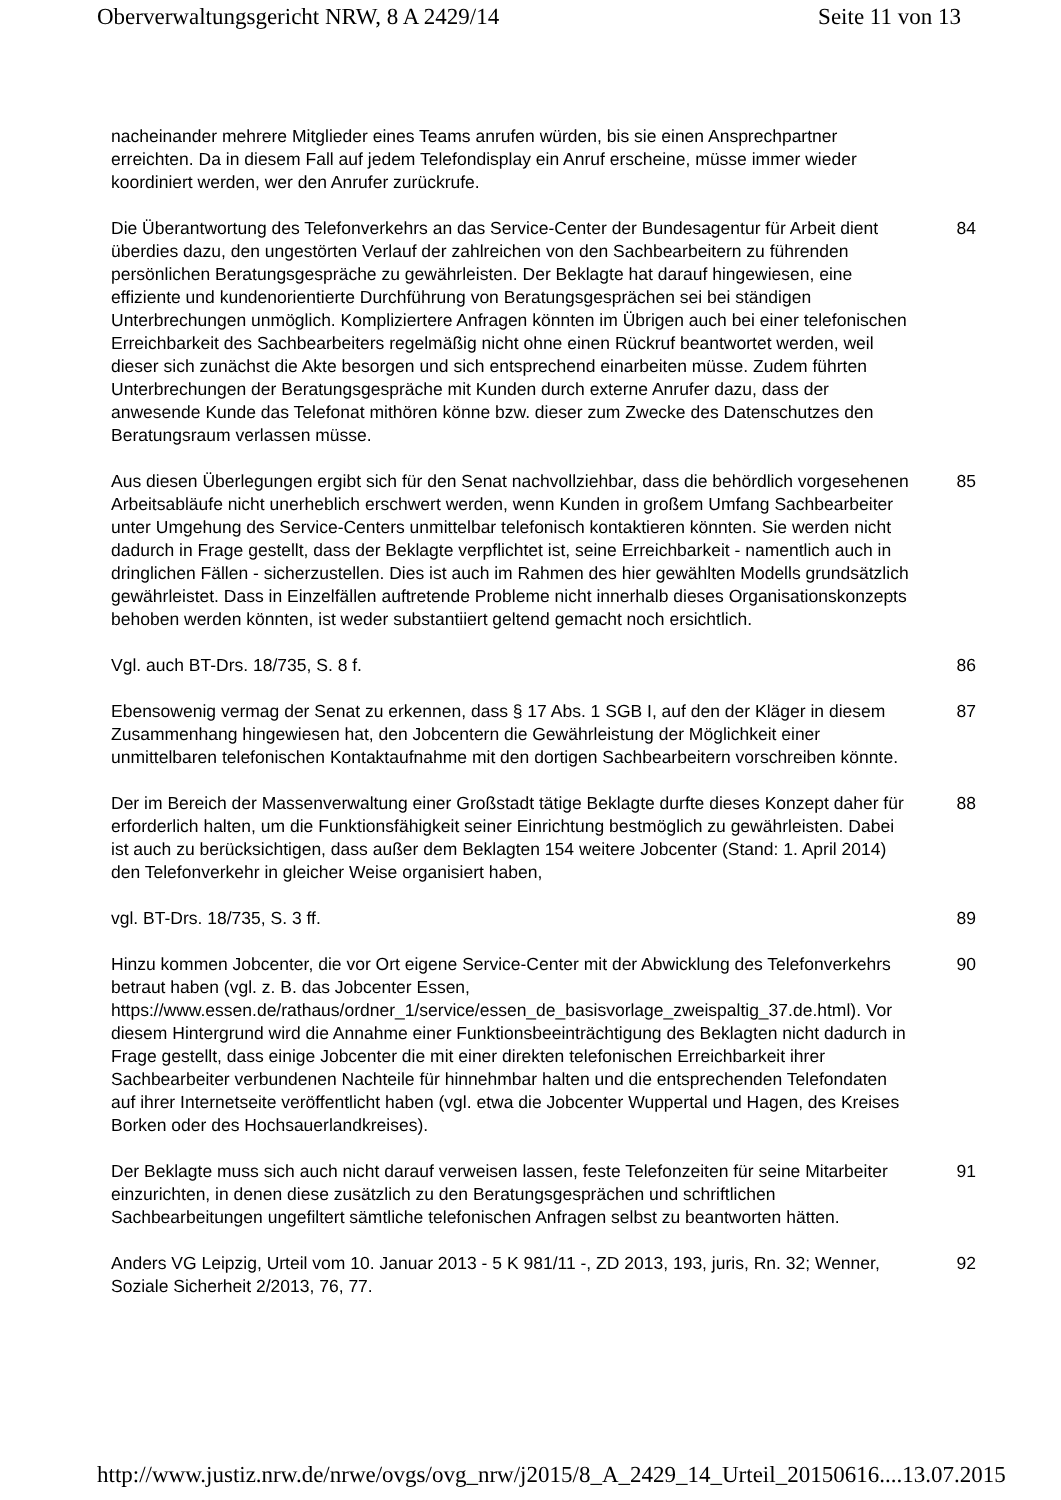Oberverwaltungsgericht NRW, 8 A 2429/14 Seite 11 von 13
nacheinander mehrere Mitglieder eines Teams anrufen würden, bis sie einen Ansprechpartner erreichten. Da in diesem Fall auf jedem Telefondisplay ein Anruf erscheine, müsse immer wieder koordiniert werden, wer den Anrufer zurückrufe.
Die Überantwortung des Telefonverkehrs an das Service-Center der Bundesagentur für Arbeit dient überdies dazu, den ungestörten Verlauf der zahlreichen von den Sachbearbeitern zu führenden persönlichen Beratungsgespräche zu gewährleisten. Der Beklagte hat darauf hingewiesen, eine effiziente und kundenorientierte Durchführung von Beratungsgesprächen sei bei ständigen Unterbrechungen unmöglich. Kompliziertere Anfragen könnten im Übrigen auch bei einer telefonischen Erreichbarkeit des Sachbearbeiters regelmäßig nicht ohne einen Rückruf beantwortet werden, weil dieser sich zunächst die Akte besorgen und sich entsprechend einarbeiten müsse. Zudem führten Unterbrechungen der Beratungsgespräche mit Kunden durch externe Anrufer dazu, dass der anwesende Kunde das Telefonat mithören könne bzw. dieser zum Zwecke des Datenschutzes den Beratungsraum verlassen müsse.
84
Aus diesen Überlegungen ergibt sich für den Senat nachvollziehbar, dass die behördlich vorgesehenen Arbeitsabläufe nicht unerheblich erschwert werden, wenn Kunden in großem Umfang Sachbearbeiter unter Umgehung des Service-Centers unmittelbar telefonisch kontaktieren könnten. Sie werden nicht dadurch in Frage gestellt, dass der Beklagte verpflichtet ist, seine Erreichbarkeit - namentlich auch in dringlichen Fällen - sicherzustellen. Dies ist auch im Rahmen des hier gewählten Modells grundsätzlich gewährleistet. Dass in Einzelfällen auftretende Probleme nicht innerhalb dieses Organisationskonzepts behoben werden könnten, ist weder substantiiert geltend gemacht noch ersichtlich.
85
Vgl. auch BT-Drs. 18/735, S. 8 f. 86
Ebensowenig vermag der Senat zu erkennen, dass § 17 Abs. 1 SGB I, auf den der Kläger in diesem Zusammenhang hingewiesen hat, den Jobcentern die Gewährleistung der Möglichkeit einer unmittelbaren telefonischen Kontaktaufnahme mit den dortigen Sachbearbeitern vorschreiben könnte.
87
Der im Bereich der Massenverwaltung einer Großstadt tätige Beklagte durfte dieses Konzept daher für erforderlich halten, um die Funktionsfähigkeit seiner Einrichtung bestmöglich zu gewährleisten. Dabei ist auch zu berücksichtigen, dass außer dem Beklagten 154 weitere Jobcenter (Stand: 1. April 2014) den Telefonverkehr in gleicher Weise organisiert haben,
88
vgl. BT-Drs. 18/735, S. 3 ff. 89
Hinzu kommen Jobcenter, die vor Ort eigene Service-Center mit der Abwicklung des Telefonverkehrs betraut haben (vgl. z. B. das Jobcenter Essen, https://www.essen.de/rathaus/ordner_1/service/essen_de_basisvorlage_zweispaltig_37.de.html). Vor diesem Hintergrund wird die Annahme einer Funktionsbeeinträchtigung des Beklagten nicht dadurch in Frage gestellt, dass einige Jobcenter die mit einer direkten telefonischen Erreichbarkeit ihrer Sachbearbeiter verbundenen Nachteile für hinnehmbar halten und die entsprechenden Telefondaten auf ihrer Internetseite veröffentlicht haben (vgl. etwa die Jobcenter Wuppertal und Hagen, des Kreises Borken oder des Hochsauerlandkreises).
90
Der Beklagte muss sich auch nicht darauf verweisen lassen, feste Telefonzeiten für seine Mitarbeiter einzurichten, in denen diese zusätzlich zu den Beratungsgesprächen und schriftlichen Sachbearbeitungen ungefiltert sämtliche telefonischen Anfragen selbst zu beantworten hätten.
91
Anders VG Leipzig, Urteil vom 10. Januar 2013 ‑ 5 K 981/11 -, ZD 2013, 193, juris, Rn. 32; Wenner, Soziale Sicherheit 2/2013, 76, 77.
92
http://www.justiz.nrw.de/nrwe/ovgs/ovg_nrw/j2015/8_A_2429_14_Urteil_20150616.... 13.07.2015